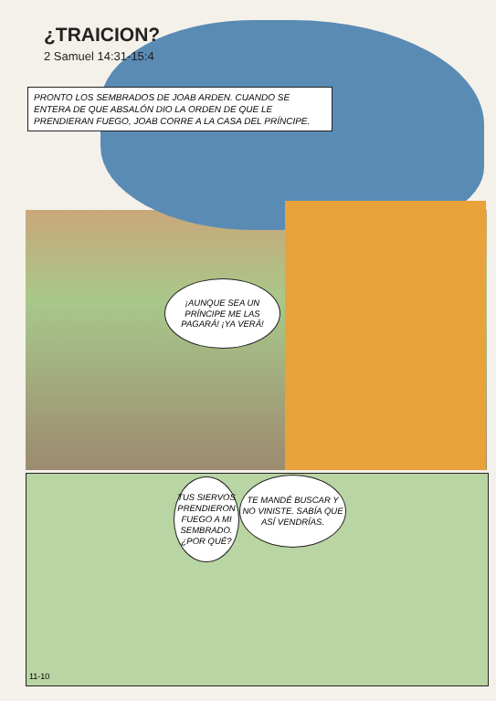¿TRAICION?
2 Samuel 14:31-15:4
PRONTO LOS SEMBRADOS DE JOAB ARDEN. CUANDO SE ENTERA DE QUE ABSALÓN DIO LA ORDEN DE QUE LE PRENDIERAN FUEGO, JOAB CORRE A LA CASA DEL PRÍNCIPE.
¡AUNQUE SEA UN PRÍNCIPE ME LAS PAGARÁ! ¡YA VERÁ!
TUS SIERVOS PRENDIERON FUEGO A MI SEMBRADO. ¿POR QUÉ?
TE MANDÉ BUSCAR Y NO VINISTE. SABÍA QUE ASÍ VENDRÍAS.
11-10